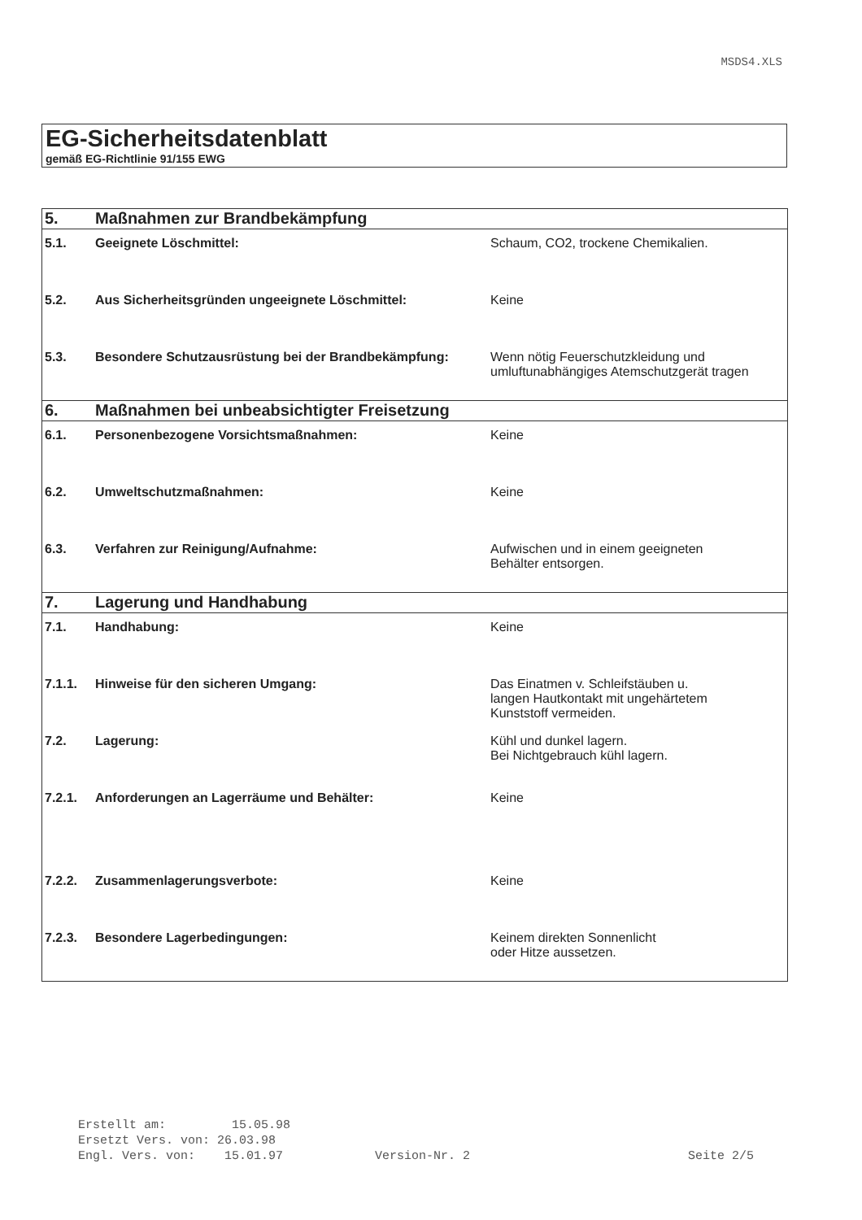MSDS4.XLS
EG-Sicherheitsdatenblatt
gemäß EG-Richtlinie 91/155 EWG
| 5. | Maßnahmen zur Brandbekämpfung | |
| 5.1. | Geeignete Löschmittel: | Schaum, CO2, trockene Chemikalien. |
| 5.2. | Aus Sicherheitsgründen ungeeignete Löschmittel: | Keine |
| 5.3. | Besondere Schutzausrüstung bei der Brandbekämpfung: | Wenn nötig Feuerschutzkleidung und umluftunabhängiges Atemschutzgerät tragen |
| 6. | Maßnahmen bei unbeabsichtigter Freisetzung | |
| 6.1. | Personenbezogene Vorsichtsmaßnahmen: | Keine |
| 6.2. | Umweltschutzmaßnahmen: | Keine |
| 6.3. | Verfahren zur Reinigung/Aufnahme: | Aufwischen und in einem geeigneten Behälter entsorgen. |
| 7. | Lagerung und Handhabung | |
| 7.1. | Handhabung: | Keine |
| 7.1.1. | Hinweise für den sicheren Umgang: | Das Einatmen v. Schleifstäuben u. langen Hautkontakt mit ungehärtetem Kunststoff vermeiden. |
| 7.2. | Lagerung: | Kühl und dunkel lagern. Bei Nichtgebrauch kühl lagern. |
| 7.2.1. | Anforderungen an Lagerräume und Behälter: | Keine |
| 7.2.2. | Zusammenlagerungsverbote: | Keine |
| 7.2.3. | Besondere Lagerbedingungen: | Keinem direkten Sonnenlicht oder Hitze aussetzen. |
Erstellt am: 15.05.98
Ersetzt Vers. von: 26.03.98
Engl. Vers. von: 15.01.97 Version-Nr. 2 Seite 2/5